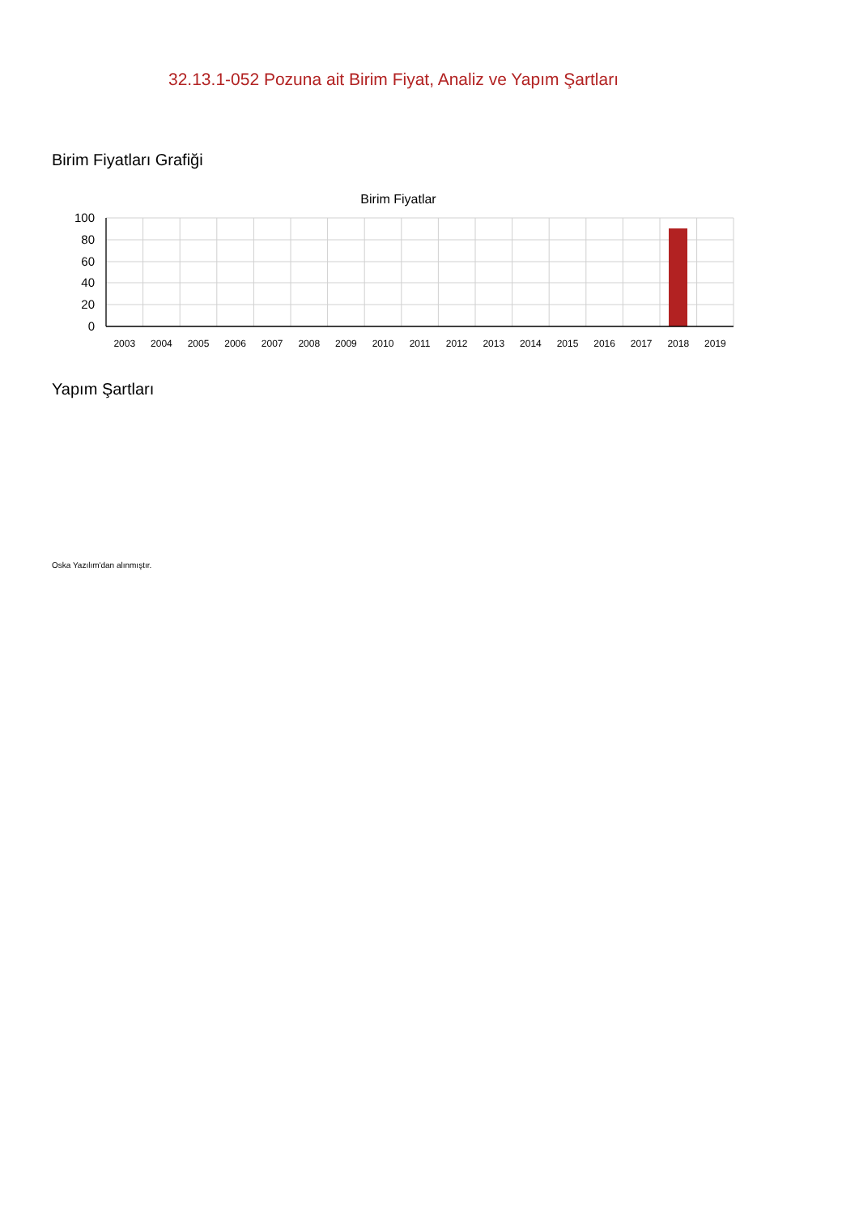32.13.1-052 Pozuna ait Birim Fiyat, Analiz ve Yapım Şartları
Birim Fiyatları Grafiği
Birim Fiyatlar
100
80
60
40
20
0
2003
2004
2005
2006
2007
2008
2009
2010
2011
2012
2013
2014
2015
2016
2017
2018
2019
Yapım Şartları
Oska Yazılım'dan alınmıştır.